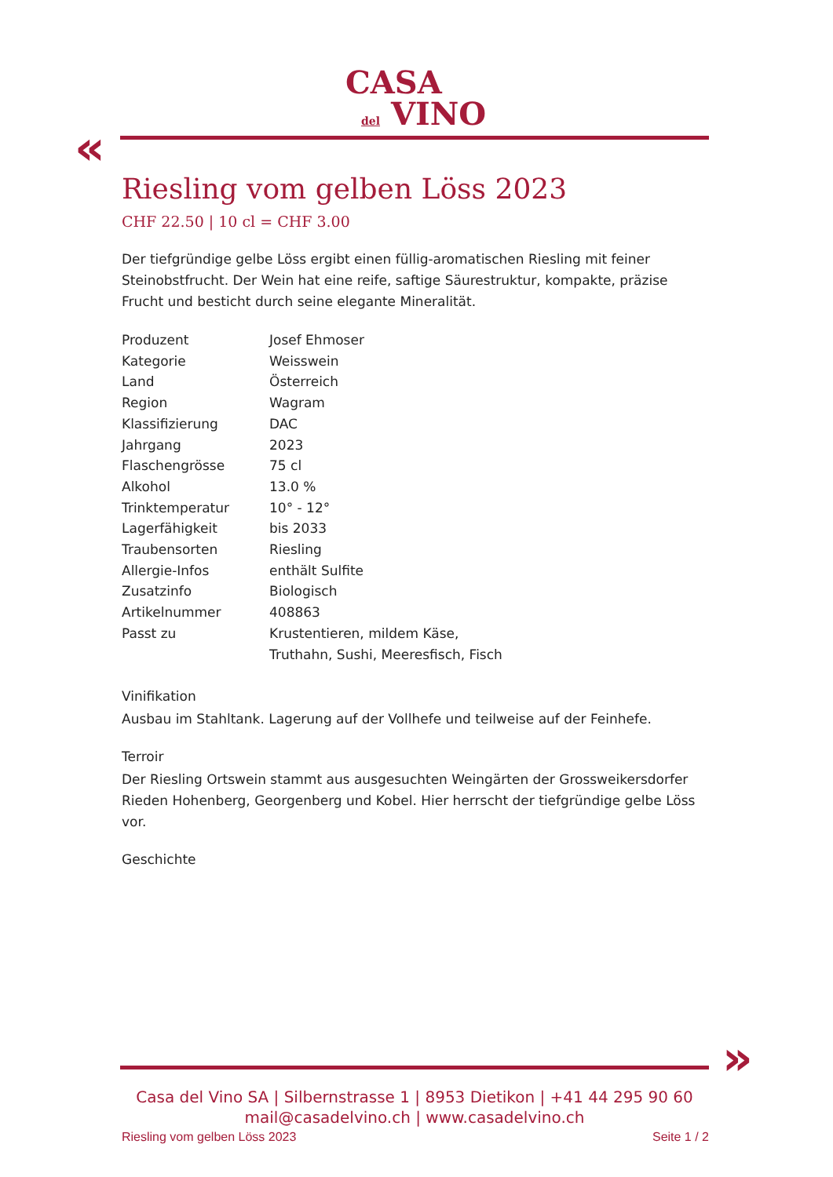CASA
del VINO
«
Riesling vom gelben Löss 2023
CHF 22.50 | 10 cl = CHF 3.00
Der tiefgründige gelbe Löss ergibt einen füllig-aromatischen Riesling mit feiner Steinobstfrucht. Der Wein hat eine reife, saftige Säurestruktur, kompakte, präzise Frucht und besticht durch seine elegante Mineralität.
| Produzent | Josef Ehmoser |
| Kategorie | Weisswein |
| Land | Österreich |
| Region | Wagram |
| Klassifizierung | DAC |
| Jahrgang | 2023 |
| Flaschengrösse | 75 cl |
| Alkohol | 13.0 % |
| Trinktemperatur | 10° - 12° |
| Lagerfähigkeit | bis 2033 |
| Traubensorten | Riesling |
| Allergie-Infos | enthält Sulfite |
| Zusatzinfo | Biologisch |
| Artikelnummer | 408863 |
| Passt zu | Krustentieren, mildem Käse, Truthahn, Sushi, Meeresfisch, Fisch |
Vinifikation
Ausbau im Stahltank. Lagerung auf der Vollhefe und teilweise auf der Feinhefe.
Terroir
Der Riesling Ortswein stammt aus ausgesuchten Weingärten der Grossweikersdorfer Rieden Hohenberg, Georgenberg und Kobel. Hier herrscht der tiefgründige gelbe Löss vor.
Geschichte
»
Casa del Vino SA | Silbernstrasse 1 | 8953 Dietikon | +41 44 295 90 60
mail@casadelvino.ch | www.casadelvino.ch
Riesling vom gelben Löss 2023 Seite 1 / 2